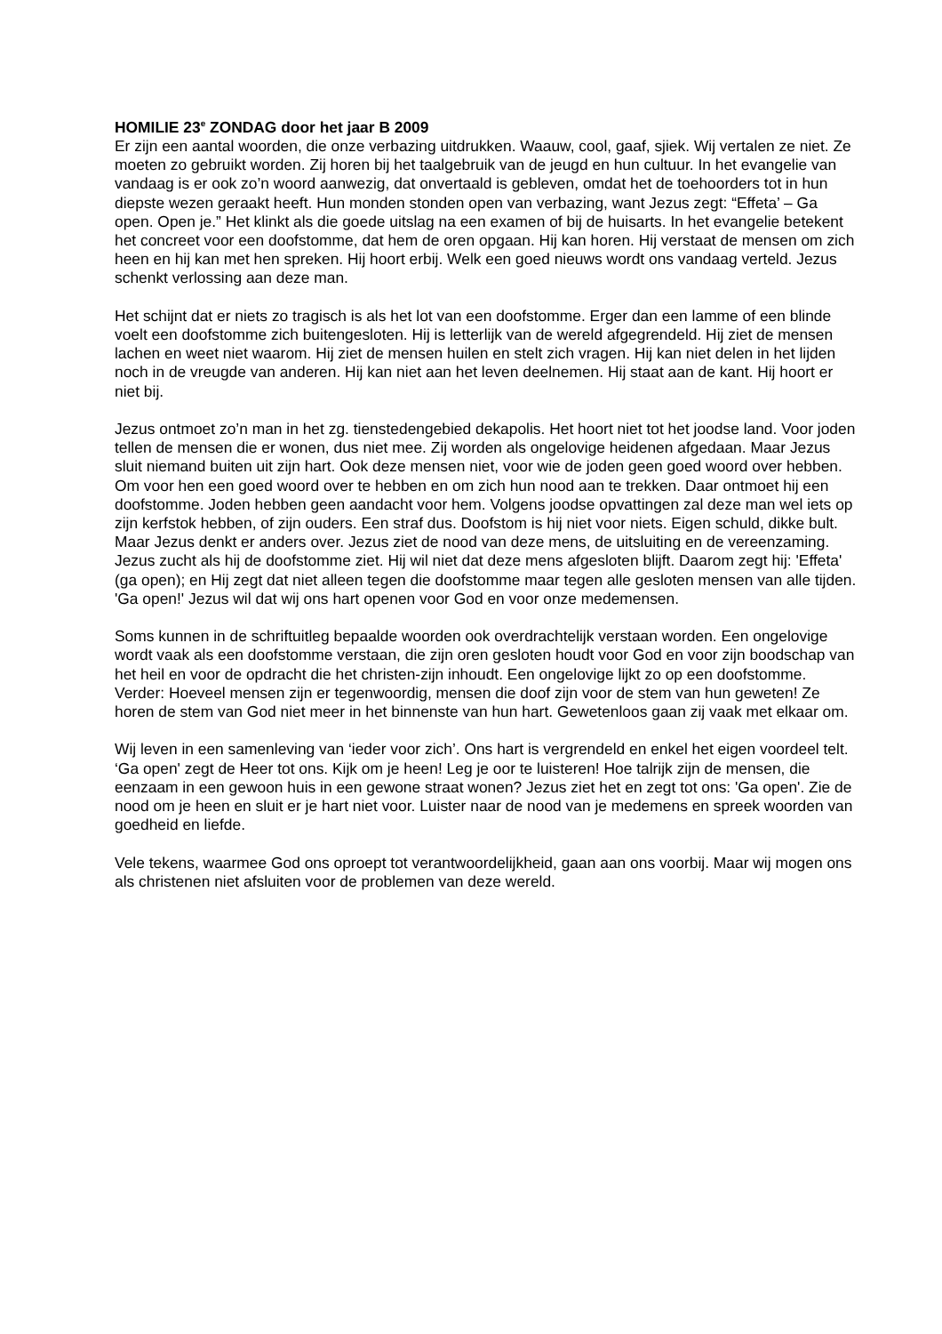HOMILIE 23<sup>e</sup> ZONDAG door het jaar B 2009
Er zijn een aantal woorden, die onze verbazing uitdrukken. Waauw, cool, gaaf, sjiek. Wij vertalen ze niet. Ze moeten zo gebruikt worden. Zij horen bij het taalgebruik van de jeugd en hun cultuur. In het evangelie van vandaag is er ook zo’n woord aanwezig, dat onvertaald is gebleven, omdat het de toehoorders tot in hun diepste wezen geraakt heeft. Hun monden stonden open van verbazing, want Jezus zegt: “Effeta’ – Ga open. Open je.” Het klinkt als die goede uitslag na een examen of bij de huisarts. In het evangelie betekent het concreet voor een doofstomme, dat hem de oren opgaan. Hij kan horen. Hij verstaat de mensen om zich heen en hij kan met hen spreken. Hij hoort erbij. Welk een goed nieuws wordt ons vandaag verteld. Jezus schenkt verlossing aan deze man.
Het schijnt dat er niets zo tragisch is als het lot van een doofstomme. Erger dan een lamme of een blinde voelt een doofstomme zich buitengesloten. Hij is letterlijk van de wereld afgegrendeld. Hij ziet de mensen lachen en weet niet waarom. Hij ziet de mensen huilen en stelt zich vragen. Hij kan niet delen in het lijden noch in de vreugde van anderen. Hij kan niet aan het leven deelnemen. Hij staat aan de kant. Hij hoort er niet bij.
Jezus ontmoet zo’n man in het zg. tienstedengebied dekapolis. Het hoort niet tot het joodse land. Voor joden tellen de mensen die er wonen, dus niet mee. Zij worden als ongelovige heidenen afgedaan. Maar Jezus sluit niemand buiten uit zijn hart. Ook deze mensen niet, voor wie de joden geen goed woord over hebben. Om voor hen een goed woord over te hebben en om zich hun nood aan te trekken. Daar ontmoet hij een doofstomme. Joden hebben geen aandacht voor hem. Volgens joodse opvattingen zal deze man wel iets op zijn kerfstok hebben, of zijn ouders. Een straf dus. Doofstom is hij niet voor niets. Eigen schuld, dikke bult. Maar Jezus denkt er anders over. Jezus ziet de nood van deze mens, de uitsluiting en de vereenzaming. Jezus zucht als hij de doofstomme ziet. Hij wil niet dat deze mens afgesloten blijft. Daarom zegt hij: 'Effeta' (ga open); en Hij zegt dat niet alleen tegen die doofstomme maar tegen alle gesloten mensen van alle tijden. 'Ga open!' Jezus wil dat wij ons hart openen voor God en voor onze medemensen.
Soms kunnen in de schriftuitleg bepaalde woorden ook overdrachtelijk verstaan worden. Een ongelovige wordt vaak als een doofstomme verstaan, die zijn oren gesloten houdt voor God en voor zijn boodschap van het heil en voor de opdracht die het christen-zijn inhoudt. Een ongelovige lijkt zo op een doofstomme. Verder: Hoeveel mensen zijn er tegenwoordig, mensen die doof zijn voor de stem van hun geweten! Ze horen de stem van God niet meer in het binnenste van hun hart. Gewetenloos gaan zij vaak met elkaar om.
Wij leven in een samenleving van ‘ieder voor zich’. Ons hart is vergrendeld en enkel het eigen voordeel telt. ‘Ga open' zegt de Heer tot ons. Kijk om je heen! Leg je oor te luisteren! Hoe talrijk zijn de mensen, die eenzaam in een gewoon huis in een gewone straat wonen? Jezus ziet het en zegt tot ons: 'Ga open'. Zie de nood om je heen en sluit er je hart niet voor. Luister naar de nood van je medemens en spreek woorden van goedheid en liefde.
Vele tekens, waarmee God ons oproept tot verantwoordelijkheid, gaan aan ons voorbij. Maar wij mogen ons als christenen niet afsluiten voor de problemen van deze wereld.